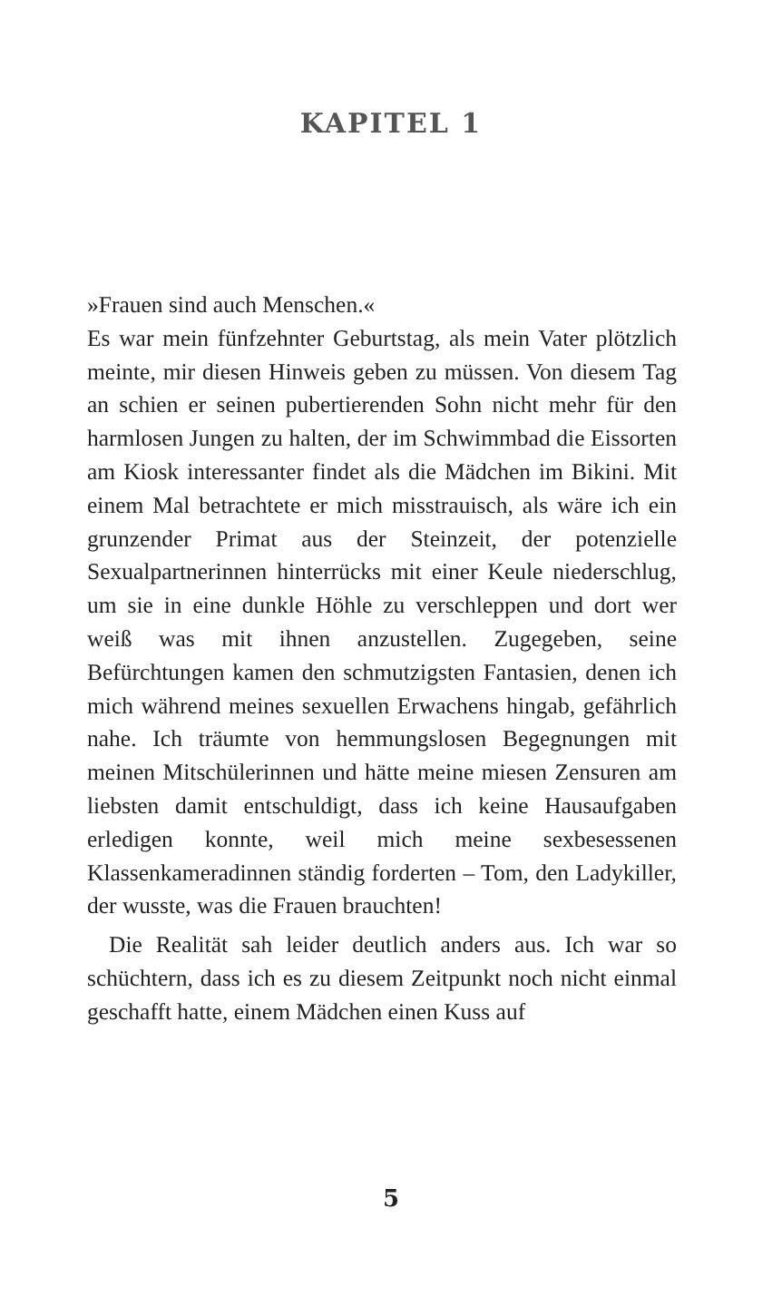KAPITEL 1
»Frauen sind auch Menschen.«
Es war mein fünfzehnter Geburtstag, als mein Vater plötzlich meinte, mir diesen Hinweis geben zu müssen. Von diesem Tag an schien er seinen pubertierenden Sohn nicht mehr für den harmlosen Jungen zu halten, der im Schwimmbad die Eissorten am Kiosk interessanter findet als die Mädchen im Bikini. Mit einem Mal betrachtete er mich misstrauisch, als wäre ich ein grunzender Primat aus der Steinzeit, der potenzielle Sexualpartnerinnen hinterrücks mit einer Keule niederschlug, um sie in eine dunkle Höhle zu verschleppen und dort wer weiß was mit ihnen anzustellen. Zugegeben, seine Befürchtungen kamen den schmutzigsten Fantasien, denen ich mich während meines sexuellen Erwachens hingab, gefährlich nahe. Ich träumte von hemmungslosen Begegnungen mit meinen Mitschülerinnen und hätte meine miesen Zensuren am liebsten damit entschuldigt, dass ich keine Hausaufgaben erledigen konnte, weil mich meine sexbesessenen Klassenkameradinnen ständig forderten – Tom, den Ladykiller, der wusste, was die Frauen brauchten!
Die Realität sah leider deutlich anders aus. Ich war so schüchtern, dass ich es zu diesem Zeitpunkt noch nicht einmal geschafft hatte, einem Mädchen einen Kuss auf
5